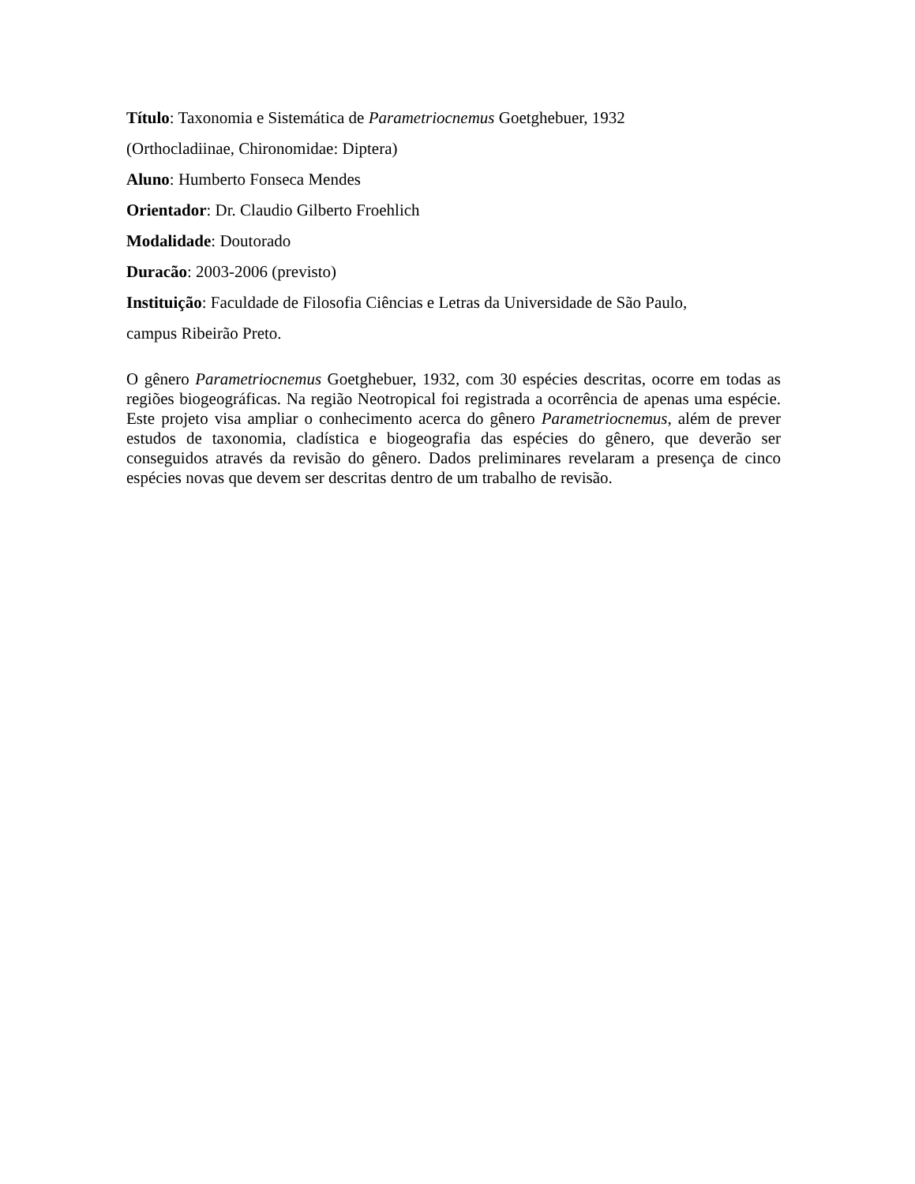Título: Taxonomia e Sistemática de Parametriocnemus Goetghebuer, 1932
(Orthocladiinae, Chironomidae: Diptera)
Aluno: Humberto Fonseca Mendes
Orientador: Dr. Claudio Gilberto Froehlich
Modalidade: Doutorado
Duracão: 2003-2006 (previsto)
Instituição: Faculdade de Filosofia Ciências e Letras da Universidade de São Paulo,
campus Ribeirão Preto.
O gênero Parametriocnemus Goetghebuer, 1932, com 30 espécies descritas, ocorre em todas as regiões biogeográficas. Na região Neotropical foi registrada a ocorrência de apenas uma espécie. Este projeto visa ampliar o conhecimento acerca do gênero Parametriocnemus, além de prever estudos de taxonomia, cladística e biogeografia das espécies do gênero, que deverão ser conseguidos através da revisão do gênero. Dados preliminares revelaram a presença de cinco espécies novas que devem ser descritas dentro de um trabalho de revisão.